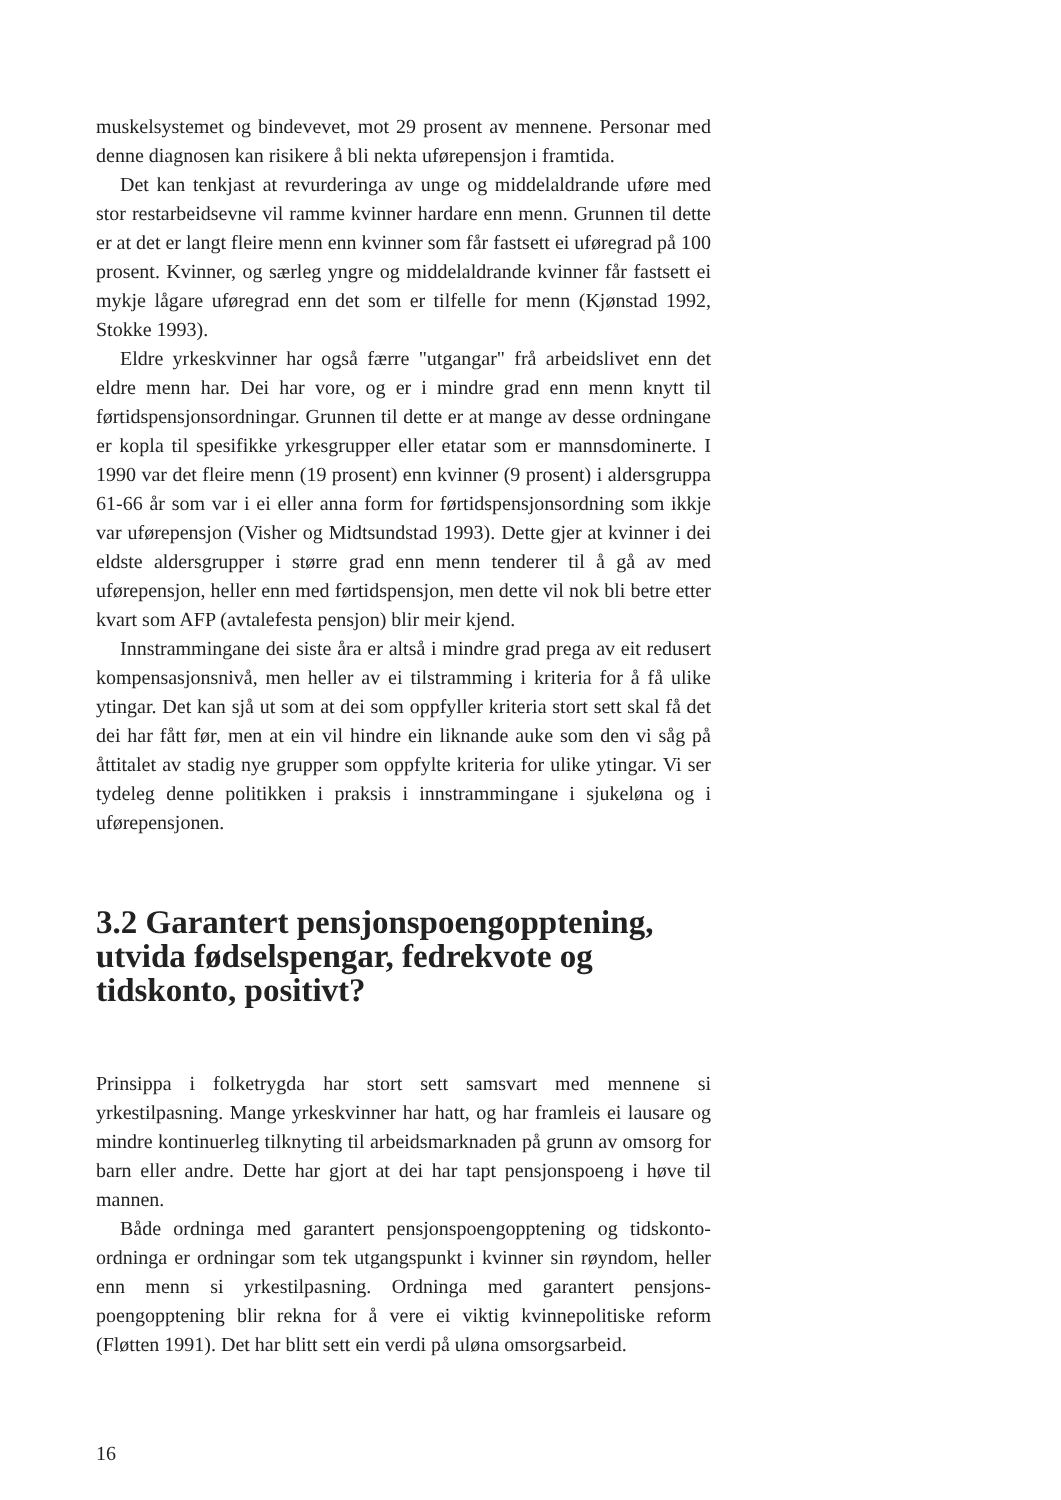muskelsystemet og bindevevet, mot 29 prosent av mennene. Personar med denne diagnosen kan risikere å bli nekta uførepensjon i framtida.
Det kan tenkjast at revurderinga av unge og middelaldrande uføre med stor restarbeidsevne vil ramme kvinner hardare enn menn. Grunnen til dette er at det er langt fleire menn enn kvinner som får fastsett ei uføregrad på 100 prosent. Kvinner, og særleg yngre og middelaldrande kvinner får fastsett ei mykje lågare uføregrad enn det som er tilfelle for menn (Kjønstad 1992, Stokke 1993).
Eldre yrkeskvinner har også færre "utgangar" frå arbeidslivet enn det eldre menn har. Dei har vore, og er i mindre grad enn menn knytt til førtidspensjonsordningar. Grunnen til dette er at mange av desse ordningane er kopla til spesifikke yrkesgrupper eller etatar som er mannsdominerte. I 1990 var det fleire menn (19 prosent) enn kvinner (9 prosent) i aldersgruppa 61-66 år som var i ei eller anna form for førtidspensjonsordning som ikkje var uførepensjon (Visher og Midtsundstad 1993). Dette gjer at kvinner i dei eldste aldersgrupper i større grad enn menn tenderer til å gå av med uførepensjon, heller enn med førtidspensjon, men dette vil nok bli betre etter kvart som AFP (avtalefesta pensjon) blir meir kjend.
Innstrammingane dei siste åra er altså i mindre grad prega av eit redusert kompensasjonsnivå, men heller av ei tilstramming i kriteria for å få ulike ytingar. Det kan sjå ut som at dei som oppfyller kriteria stort sett skal få det dei har fått før, men at ein vil hindre ein liknande auke som den vi såg på åttitalet av stadig nye grupper som oppfylte kriteria for ulike ytingar. Vi ser tydeleg denne politikken i praksis i innstrammingane i sjukeløna og i uførepensjonen.
3.2 Garantert pensjonspoengopptening, utvida fødselspengar, fedrekvote og tidskonto, positivt?
Prinsippa i folketrygda har stort sett samsvart med mennene si yrkestilpasning. Mange yrkeskvinner har hatt, og har framleis ei lausare og mindre kontinuerleg tilknyting til arbeidsmarknaden på grunn av omsorg for barn eller andre. Dette har gjort at dei har tapt pensjonspoeng i høve til mannen.
Både ordninga med garantert pensjonspoengopptening og tidskonto-ordninga er ordningar som tek utgangspunkt i kvinner sin røyndom, heller enn menn si yrkestilpasning. Ordninga med garantert pensjons-poengopptening blir rekna for å vere ei viktig kvinnepolitiske reform (Fløtten 1991). Det har blitt sett ein verdi på uløna omsorgsarbeid.
16